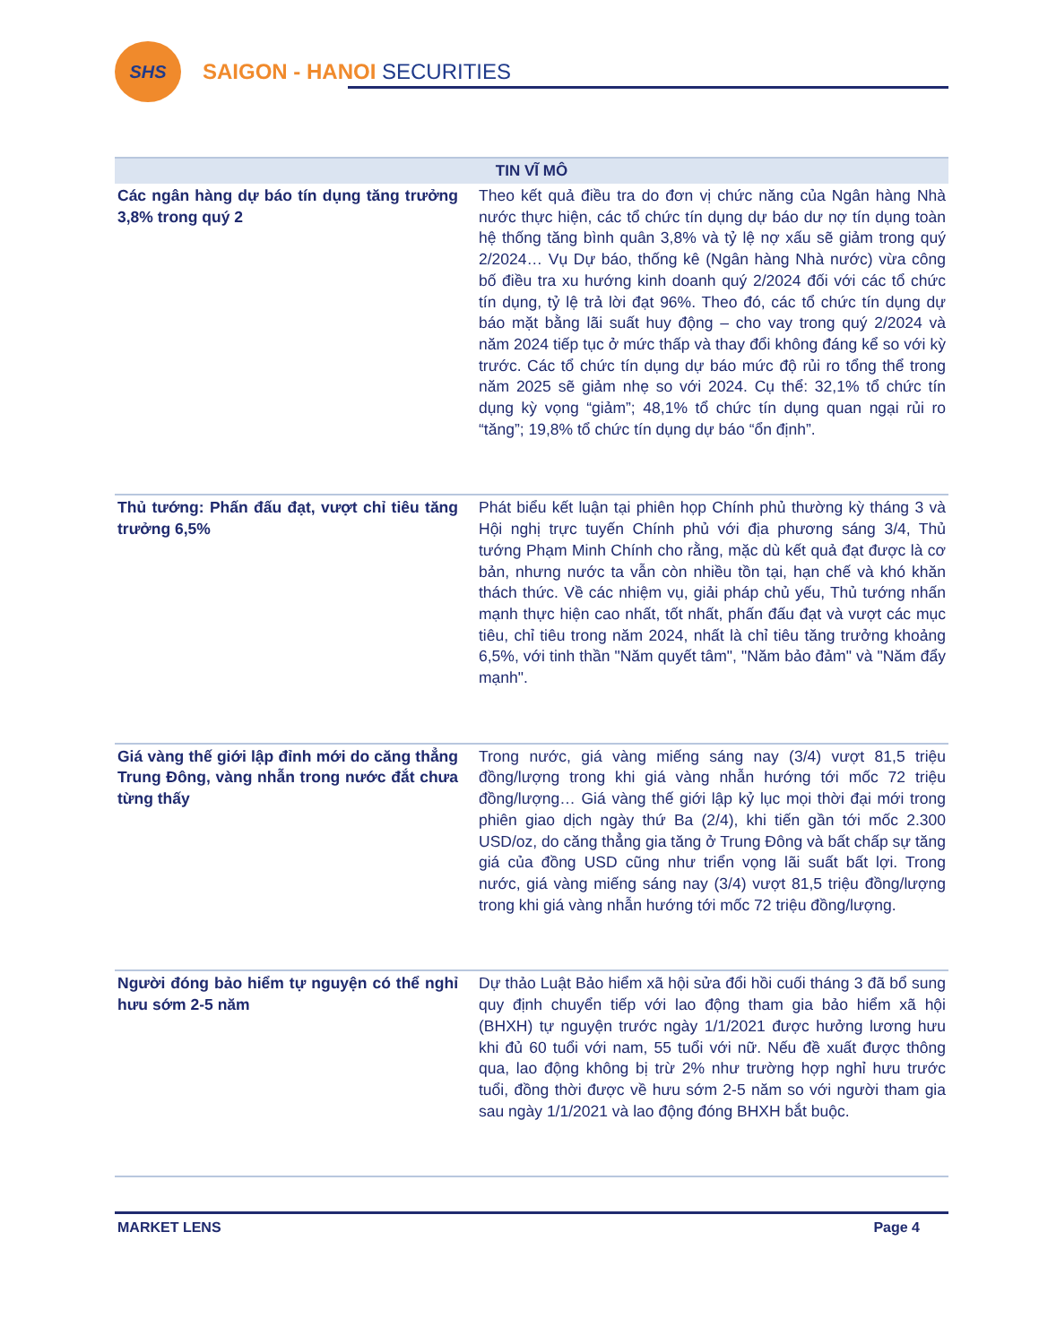SHS
SAIGON - HANOI SECURITIES
| TIN VĨ MÔ | |
| --- | --- |
| Các ngân hàng dự báo tín dụng tăng trưởng 3,8% trong quý 2 | Theo kết quả điều tra do đơn vị chức năng của Ngân hàng Nhà nước thực hiện, các tổ chức tín dụng dự báo dư nợ tín dụng toàn hệ thống tăng bình quân 3,8% và tỷ lệ nợ xấu sẽ giảm trong quý 2/2024… Vụ Dự báo, thống kê (Ngân hàng Nhà nước) vừa công bố điều tra xu hướng kinh doanh quý 2/2024 đối với các tổ chức tín dụng, tỷ lệ trả lời đạt 96%. Theo đó, các tổ chức tín dụng dự báo mặt bằng lãi suất huy động – cho vay trong quý 2/2024 và năm 2024 tiếp tục ở mức thấp và thay đổi không đáng kể so với kỳ trước. Các tổ chức tín dụng dự báo mức độ rủi ro tổng thể trong năm 2025 sẽ giảm nhẹ so với 2024. Cụ thể: 32,1% tổ chức tín dụng kỳ vọng “giảm”; 48,1% tổ chức tín dụng quan ngại rủi ro “tăng”; 19,8% tổ chức tín dụng dự báo “ổn định”. |
| Thủ tướng: Phấn đấu đạt, vượt chỉ tiêu tăng trưởng 6,5% | Phát biểu kết luận tại phiên họp Chính phủ thường kỳ tháng 3 và Hội nghị trực tuyến Chính phủ với địa phương sáng 3/4, Thủ tướng Phạm Minh Chính cho rằng, mặc dù kết quả đạt được là cơ bản, nhưng nước ta vẫn còn nhiều tồn tại, hạn chế và khó khăn thách thức. Về các nhiệm vụ, giải pháp chủ yếu, Thủ tướng nhấn mạnh thực hiện cao nhất, tốt nhất, phấn đấu đạt và vượt các mục tiêu, chỉ tiêu trong năm 2024, nhất là chỉ tiêu tăng trưởng khoảng 6,5%, với tinh thần "Năm quyết tâm", "Năm bảo đảm" và "Năm đẩy mạnh". |
| Giá vàng thế giới lập đỉnh mới do căng thẳng Trung Đông, vàng nhẫn trong nước đắt chưa từng thấy | Trong nước, giá vàng miếng sáng nay (3/4) vượt 81,5 triệu đồng/lượng trong khi giá vàng nhẫn hướng tới mốc 72 triệu đồng/lượng… Giá vàng thế giới lập kỷ lục mọi thời đại mới trong phiên giao dịch ngày thứ Ba (2/4), khi tiến gần tới mốc 2.300 USD/oz, do căng thẳng gia tăng ở Trung Đông và bất chấp sự tăng giá của đồng USD cũng như triển vọng lãi suất bất lợi. Trong nước, giá vàng miếng sáng nay (3/4) vượt 81,5 triệu đồng/lượng trong khi giá vàng nhẫn hướng tới mốc 72 triệu đồng/lượng. |
| Người đóng bảo hiểm tự nguyện có thể nghỉ hưu sớm 2-5 năm | Dự thảo Luật Bảo hiểm xã hội sửa đổi hồi cuối tháng 3 đã bổ sung quy định chuyển tiếp với lao động tham gia bảo hiểm xã hội (BHXH) tự nguyện trước ngày 1/1/2021 được hưởng lương hưu khi đủ 60 tuổi với nam, 55 tuổi với nữ. Nếu đề xuất được thông qua, lao động không bị trừ 2% như trường hợp nghỉ hưu trước tuổi, đồng thời được về hưu sớm 2-5 năm so với người tham gia sau ngày 1/1/2021 và lao động đóng BHXH bắt buộc. |
MARKET LENS Page 4